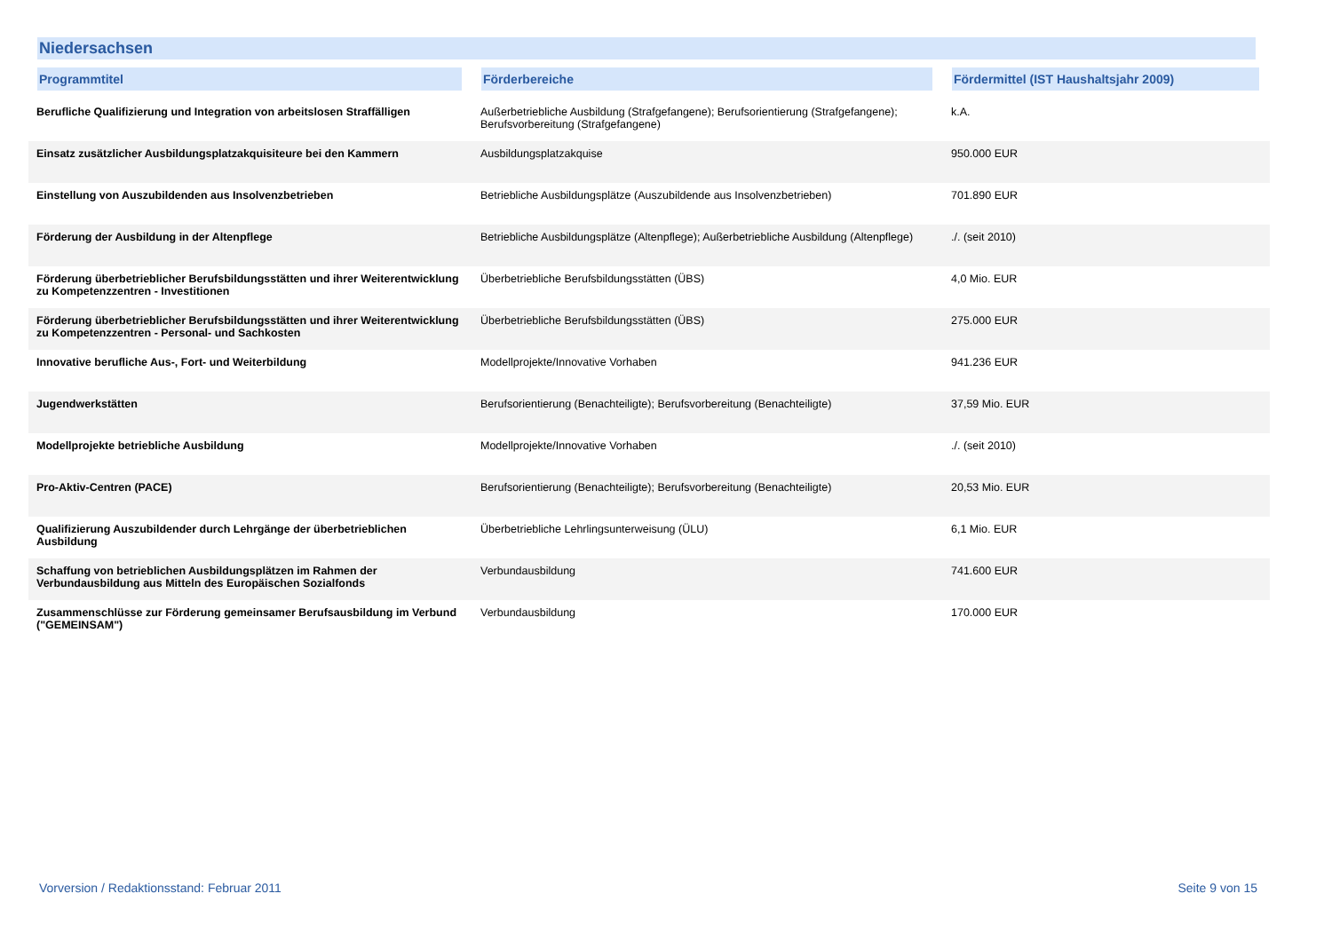Niedersachsen
| Programmtitel | Förderbereiche | Fördermittel (IST Haushaltsjahr 2009) |
| --- | --- | --- |
| Berufliche Qualifizierung und Integration von arbeitslosen Straffälligen | Außerbetriebliche Ausbildung (Strafgefangene); Berufsorientierung (Strafgefangene); Berufsvorbereitung (Strafgefangene) | k.A. |
| Einsatz zusätzlicher Ausbildungsplatzakquisiteure bei den Kammern | Ausbildungsplatzakquise | 950.000 EUR |
| Einstellung von Auszubildenden aus Insolvenzbetrieben | Betriebliche Ausbildungsplätze (Auszubildende aus Insolvenzbetrieben) | 701.890 EUR |
| Förderung der Ausbildung in der Altenpflege | Betriebliche Ausbildungsplätze (Altenpflege); Außerbetriebliche Ausbildung (Altenpflege) | ./. (seit 2010) |
| Förderung überbetrieblicher Berufsbildungsstätten und ihrer Weiterentwicklung zu Kompetenzzentren - Investitionen | Überbetriebliche Berufsbildungsstätten (ÜBS) | 4,0 Mio. EUR |
| Förderung überbetrieblicher Berufsbildungsstätten und ihrer Weiterentwicklung zu Kompetenzzentren - Personal- und Sachkosten | Überbetriebliche Berufsbildungsstätten (ÜBS) | 275.000 EUR |
| Innovative berufliche Aus-, Fort- und Weiterbildung | Modellprojekte/Innovative Vorhaben | 941.236 EUR |
| Jugendwerkstätten | Berufsorientierung (Benachteiligte); Berufsvorbereitung (Benachteiligte) | 37,59 Mio. EUR |
| Modellprojekte betriebliche Ausbildung | Modellprojekte/Innovative Vorhaben | ./. (seit 2010) |
| Pro-Aktiv-Centren (PACE) | Berufsorientierung (Benachteiligte); Berufsvorbereitung (Benachteiligte) | 20,53 Mio. EUR |
| Qualifizierung Auszubildender durch Lehrgänge der überbetrieblichen Ausbildung | Überbetriebliche Lehrlingsunterweisung (ÜLU) | 6,1 Mio. EUR |
| Schaffung von betrieblichen Ausbildungsplätzen im Rahmen der Verbundausbildung aus Mitteln des Europäischen Sozialfonds | Verbundausbildung | 741.600 EUR |
| Zusammenschlüsse zur Förderung gemeinsamer Berufsausbildung im Verbund ("GEMEINSAM") | Verbundausbildung | 170.000 EUR |
Vorversion / Redaktionsstand: Februar 2011
Seite 9 von 15